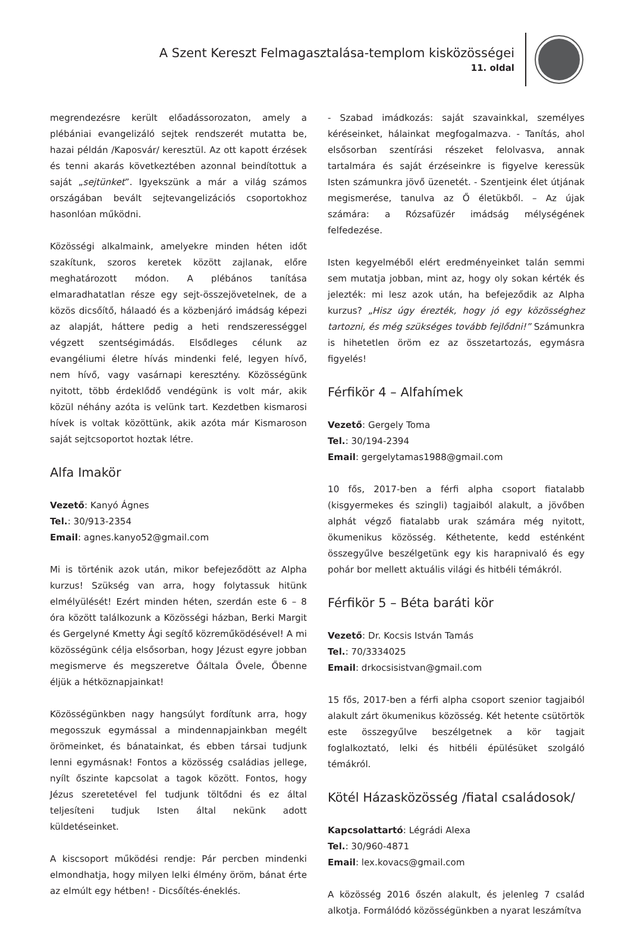A Szent Kereszt Felmagasztalása-templom kisközösségei
11. oldal
megrendezésre került előadássorozaton, amely a plébániai evangelizáló sejtek rendszerét mutatta be, hazai példán /Kaposvár/ keresztül. Az ott kapott érzések és tenni akarás következtében azonnal beindítottuk a saját „sejtünket”. Igyekszünk a már a világ számos országában bevált sejtevangelizációs csoportokhoz hasonlóan működni.
Közösségi alkalmaink, amelyekre minden héten időt szakítunk, szoros keretek között zajlanak, előre meghatározott módon. A plébános tanítása elmaradhatatlan része egy sejt-összejövetelnek, de a közös dicsőítő, hálaadó és a közbenjáró imádság képezi az alapját, háttere pedig a heti rendszerességgel végzett szentségimádás. Elsődleges célunk az evangéliumi életre hívás mindenki felé, legyen hívő, nem hívő, vagy vasárnapi keresztény. Közösségünk nyitott, több érdeklődő vendégünk is volt már, akik közül néhány azóta is velünk tart. Kezdetben kismarosi hívek is voltak közöttünk, akik azóta már Kismaroson saját sejtcsoportot hoztak létre.
Alfa Imakör
Vezető: Kanyó Ágnes
Tel.: 30/913-2354
Email: agnes.kanyo52@gmail.com
Mi is történik azok után, mikor befejeződött az Alpha kurzus! Szükség van arra, hogy folytassuk hitünk elmélyülését! Ezért minden héten, szerdán este 6 – 8 óra között találkozunk a Közösségi házban, Berki Margit és Gergelyné Kmetty Ági segítő közreműködésével! A mi közösségünk célja elsősorban, hogy Jézust egyre jobban megismerve és megszeretve Őáltala Ővele, Őbenne éljük a hétköznapjainkat!
Közösségünkben nagy hangsúlyt fordítunk arra, hogy megosszuk egymással a mindennapjainkban megélt örömeinket, és bánatainkat, és ebben társai tudjunk lenni egymásnak! Fontos a közösség családias jellege, nyílt őszinte kapcsolat a tagok között. Fontos, hogy Jézus szeretetével fel tudjunk töltődni és ez által teljesíteni tudjuk Isten által nekünk adott küldetéseinket.
A kiscsoport működési rendje: Pár percben mindenki elmondhatja, hogy milyen lelki élmény öröm, bánat érte az elmúlt egy hétben! - Dicsőítés-éneklés.
- Szabad imádkozás: saját szavainkkal, személyes kéréseinket, hálainkat megfogalmazva. - Tanítás, ahol elsősorban szentírási részeket felolvasva, annak tartalmára és saját érzéseinkre is figyelve keressük Isten számunkra jövő üzenetét. - Szentjeink élet útjának megismerése, tanulva az Ő életükből. – Az újak számára: a Rózsafüzér imádság mélységének felfedezése.
Isten kegyelméből elért eredményeinket talán semmi sem mutatja jobban, mint az, hogy oly sokan kérték és jelezték: mi lesz azok után, ha befejeződik az Alpha kurzus? „Hisz úgy érezték, hogy jó egy közösséghez tartozni, és még szükséges tovább fejlődni!” Számunkra is hihetetlen öröm ez az összetartozás, egymásra figyelés!
Férfikör 4 – Alfahímek
Vezető: Gergely Toma
Tel.: 30/194-2394
Email: gergelytamas1988@gmail.com
10 fős, 2017-ben a férfi alpha csoport fiatalabb (kisgyermekes és szingli) tagjaiból alakult, a jövőben alphát végző fiatalabb urak számára még nyitott, ökumenikus közösség. Kéthetente, kedd esténként összegyűlve beszélgetünk egy kis harapnivaló és egy pohár bor mellett aktuális világi és hitbéli témákról.
Férfikör 5 – Béta baráti kör
Vezető: Dr. Kocsis István Tamás
Tel.: 70/3334025
Email: drkocsisistvan@gmail.com
15 fős, 2017-ben a férfi alpha csoport szenior tagjaiból alakult zárt ökumenikus közösség. Két hetente csütörtök este összegyűlve beszélgetnek a kör tagjait foglalkoztató, lelki és hitbéli épülésüket szolgáló témákról.
Kötél Házasközösség /fiatal családosok/
Kapcsolattartó: Légrádi Alexa
Tel.: 30/960-4871
Email: lex.kovacs@gmail.com
A közösség 2016 őszén alakult, és jelenleg 7 család alkotja. Formálódó közösségünkben a nyarat leszámítva